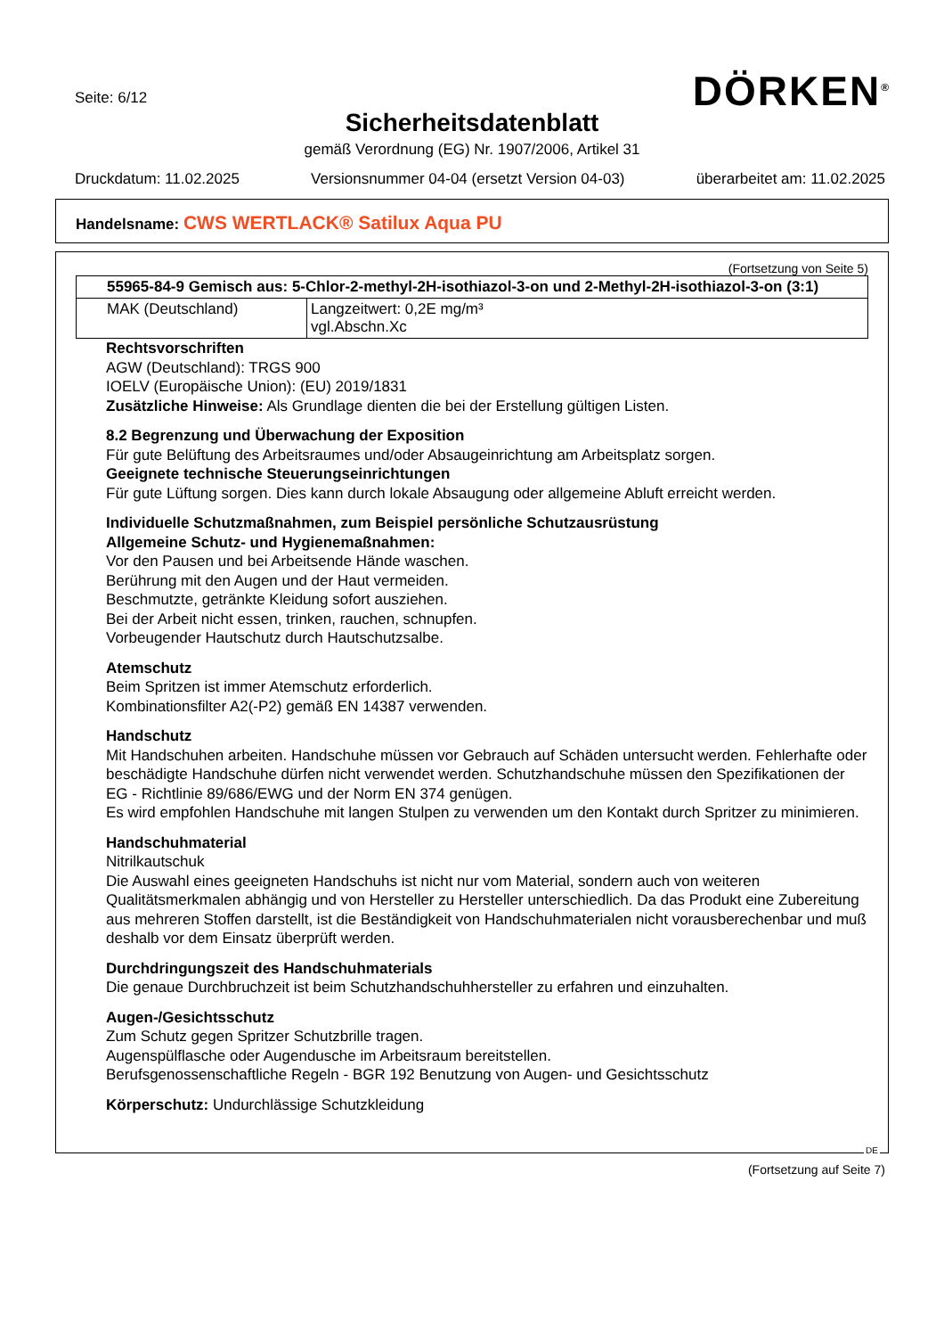Seite: 6/12 DÖRKEN<sup>®</sup>
Sicherheitsdatenblatt
gemäß Verordnung (EG) Nr. 1907/2006, Artikel 31
Druckdatum: 11.02.2025 Versionsnummer 04-04 (ersetzt Version 04-03) überarbeitet am: 11.02.2025
Handelsname: CWS WERTLACK® Satilux Aqua PU
(Fortsetzung von Seite 5)
| 55965-84-9 Gemisch aus: 5-Chlor-2-methyl-2H-isothiazol-3-on und 2-Methyl-2H-isothiazol-3-on (3:1) | |
| --- | --- |
| MAK (Deutschland) | Langzeitwert: 0,2E mg/m³ vgl.Abschn.Xc |
Rechtsvorschriften
AGW (Deutschland): TRGS 900
IOELV (Europäische Union): (EU) 2019/1831
Zusätzliche Hinweise: Als Grundlage dienten die bei der Erstellung gültigen Listen.
8.2 Begrenzung und Überwachung der Exposition
Für gute Belüftung des Arbeitsraumes und/oder Absaugeinrichtung am Arbeitsplatz sorgen.
Geeignete technische Steuerungseinrichtungen
Für gute Lüftung sorgen. Dies kann durch lokale Absaugung oder allgemeine Abluft erreicht werden.
Individuelle Schutzmaßnahmen, zum Beispiel persönliche Schutzausrüstung
Allgemeine Schutz- und Hygienemaßnahmen:
Vor den Pausen und bei Arbeitsende Hände waschen.
Berührung mit den Augen und der Haut vermeiden.
Beschmutzte, getränkte Kleidung sofort ausziehen.
Bei der Arbeit nicht essen, trinken, rauchen, schnupfen.
Vorbeugender Hautschutz durch Hautschutzsalbe.
Atemschutz
Beim Spritzen ist immer Atemschutz erforderlich.
Kombinationsfilter A2(-P2) gemäß EN 14387 verwenden.
Handschutz
Mit Handschuhen arbeiten. Handschuhe müssen vor Gebrauch auf Schäden untersucht werden. Fehlerhafte oder beschädigte Handschuhe dürfen nicht verwendet werden. Schutzhandschuhe müssen den Spezifikationen der EG - Richtlinie 89/686/EWG und der Norm EN 374 genügen.
Es wird empfohlen Handschuhe mit langen Stulpen zu verwenden um den Kontakt durch Spritzer zu minimieren.
Handschuhmaterial
Nitrilkautschuk
Die Auswahl eines geeigneten Handschuhs ist nicht nur vom Material, sondern auch von weiteren Qualitätsmerkmalen abhängig und von Hersteller zu Hersteller unterschiedlich. Da das Produkt eine Zubereitung aus mehreren Stoffen darstellt, ist die Beständigkeit von Handschuhmaterialen nicht vorausberechenbar und muß deshalb vor dem Einsatz überprüft werden.
Durchdringungszeit des Handschuhmaterials
Die genaue Durchbruchzeit ist beim Schutzhandschuhhersteller zu erfahren und einzuhalten.
Augen-/Gesichtsschutz
Zum Schutz gegen Spritzer Schutzbrille tragen.
Augenspülflasche oder Augendusche im Arbeitsraum bereitstellen.
Berufsgenossenschaftliche Regeln - BGR 192 Benutzung von Augen- und Gesichtsschutz
Körperschutz: Undurchlässige Schutzkleidung
DE
(Fortsetzung auf Seite 7)